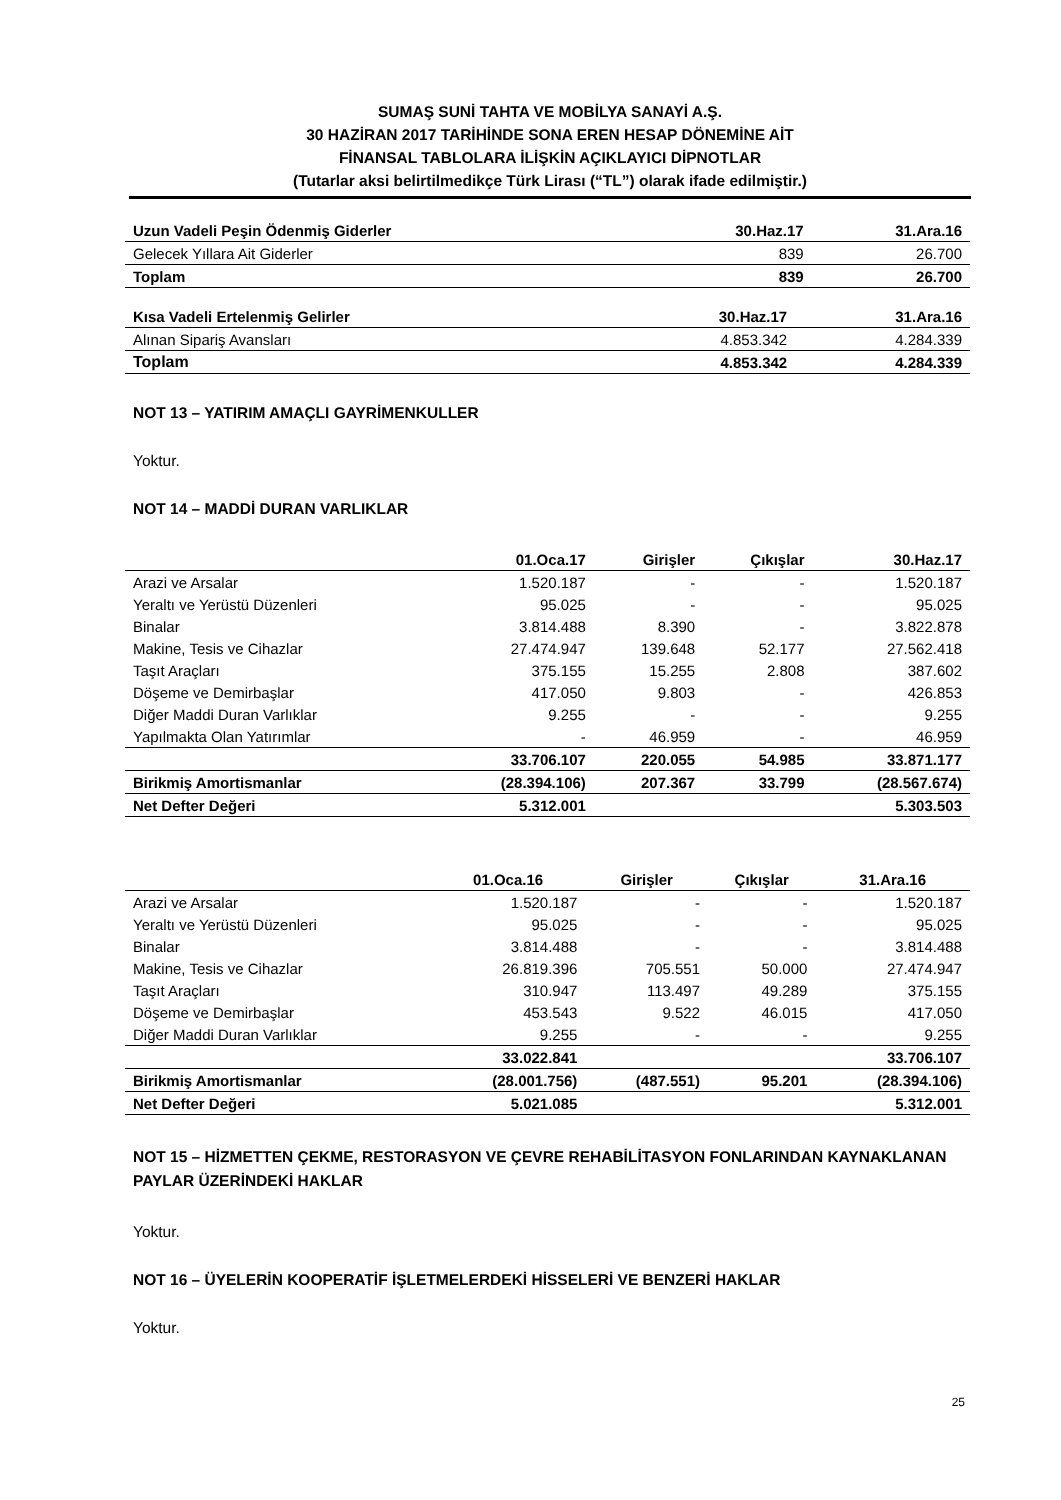SUMAŞ SUNİ TAHTA VE MOBİLYA SANAYİ A.Ş.
30 HAZİRAN 2017 TARİHİNDE SONA EREN HESAP DÖNEMİNE AİT
FİNANSAL TABLOLARA İLİŞKİN AÇIKLAYICI DİPNOTLAR
(Tutarlar aksi belirtilmedikçe Türk Lirası (“TL”) olarak ifade edilmiştir.)
| Uzun Vadeli Peşin Ödenmiş Giderler | 30.Haz.17 | 31.Ara.16 |
| --- | --- | --- |
| Gelecek Yıllara Ait Giderler | 839 | 26.700 |
| Toplam | 839 | 26.700 |
| Kısa Vadeli Ertelenmiş Gelirler | 30.Haz.17 | 31.Ara.16 |
| --- | --- | --- |
| Alınan Sipariş Avansları | 4.853.342 | 4.284.339 |
| Toplam | 4.853.342 | 4.284.339 |
NOT 13 – YATIRIM AMAÇLI GAYRİMENKULLER
Yoktur.
NOT 14 – MADDİ DURAN VARLIKLAR
| | 01.Oca.17 | Girişler | Çıkışlar | 30.Haz.17 |
| --- | --- | --- | --- | --- |
| Arazi ve Arsalar | 1.520.187 | - | - | 1.520.187 |
| Yeraltı ve Yerüstü Düzenleri | 95.025 | - | - | 95.025 |
| Binalar | 3.814.488 | 8.390 | - | 3.822.878 |
| Makine, Tesis ve Cihazlar | 27.474.947 | 139.648 | 52.177 | 27.562.418 |
| Taşıt Araçları | 375.155 | 15.255 | 2.808 | 387.602 |
| Döşeme ve Demirbaşlar | 417.050 | 9.803 | - | 426.853 |
| Diğer Maddi Duran Varlıklar | 9.255 | - | - | 9.255 |
| Yapılmakta Olan Yatırımlar | - | 46.959 | - | 46.959 |
| | 33.706.107 | 220.055 | 54.985 | 33.871.177 |
| Birikmiş Amortismanlar | (28.394.106) | 207.367 | 33.799 | (28.567.674) |
| Net Defter Değeri | 5.312.001 | | | 5.303.503 |
| | 01.Oca.16 | Girişler | Çıkışlar | 31.Ara.16 |
| --- | --- | --- | --- | --- |
| Arazi ve Arsalar | 1.520.187 | - | - | 1.520.187 |
| Yeraltı ve Yerüstü Düzenleri | 95.025 | - | - | 95.025 |
| Binalar | 3.814.488 | - | - | 3.814.488 |
| Makine, Tesis ve Cihazlar | 26.819.396 | 705.551 | 50.000 | 27.474.947 |
| Taşıt Araçları | 310.947 | 113.497 | 49.289 | 375.155 |
| Döşeme ve Demirbaşlar | 453.543 | 9.522 | 46.015 | 417.050 |
| Diğer Maddi Duran Varlıklar | 9.255 | - | - | 9.255 |
| | 33.022.841 | | | 33.706.107 |
| Birikmiş Amortismanlar | (28.001.756) | (487.551) | 95.201 | (28.394.106) |
| Net Defter Değeri | 5.021.085 | | | 5.312.001 |
NOT 15 – HİZMETTEN ÇEKME, RESTORASYON VE ÇEVRE REHABİLİTASYON FONLARINDAN KAYNAKLANAN PAYLAR ÜZERİNDEKİ HAKLAR
Yoktur.
NOT 16 – ÜYELERİN KOOPERATİF İŞLETMELERDEKİ HİSSELERİ VE BENZERİ HAKLAR
Yoktur.
25